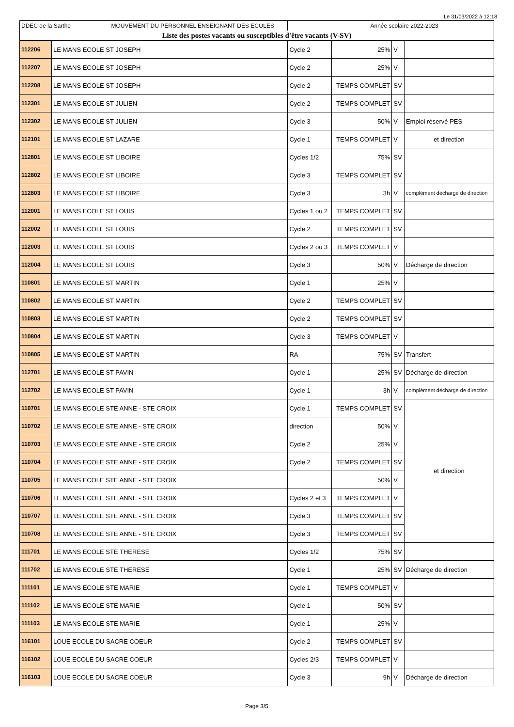Le 31/03/2022 à 12:18
| DDEC de la Sarthe MOUVEMENT DU PERSONNEL ENSEIGNANT DES ECOLES | | Année scolaire 2022-2023 | | | |
| Liste des postes vacants ou susceptibles d'être vacants (V-SV) | | | | | |
| 112206 | LE MANS ECOLE ST JOSEPH | Cycle 2 | 25% | V | |
| 112207 | LE MANS ECOLE ST JOSEPH | Cycle 2 | 25% | V | |
| 112208 | LE MANS ECOLE ST JOSEPH | Cycle 2 | TEMPS COMPLET | SV | |
| 112301 | LE MANS ECOLE ST JULIEN | Cycle 2 | TEMPS COMPLET | SV | |
| 112302 | LE MANS ECOLE ST JULIEN | Cycle 3 | 50% | V | Emploi réservé PES |
| 112101 | LE MANS ECOLE ST LAZARE | Cycle 1 | TEMPS COMPLET | V | et direction |
| 112801 | LE MANS ECOLE ST LIBOIRE | Cycles 1/2 | 75% | SV | |
| 112802 | LE MANS ECOLE ST LIBOIRE | Cycle 3 | TEMPS COMPLET | SV | |
| 112803 | LE MANS ECOLE ST LIBOIRE | Cycle 3 | 3h | V | complément décharge de direction |
| 112001 | LE MANS ECOLE ST LOUIS | Cycles 1 ou 2 | TEMPS COMPLET | SV | |
| 112002 | LE MANS ECOLE ST LOUIS | Cycle 2 | TEMPS COMPLET | SV | |
| 112003 | LE MANS ECOLE ST LOUIS | Cycles 2 ou 3 | TEMPS COMPLET | V | |
| 112004 | LE MANS ECOLE ST LOUIS | Cycle 3 | 50% | V | Décharge de direction |
| 110801 | LE MANS ECOLE ST MARTIN | Cycle 1 | 25% | V | |
| 110802 | LE MANS ECOLE ST MARTIN | Cycle 2 | TEMPS COMPLET | SV | |
| 110803 | LE MANS ECOLE ST MARTIN | Cycle 2 | TEMPS COMPLET | SV | |
| 110804 | LE MANS ECOLE ST MARTIN | Cycle 3 | TEMPS COMPLET | V | |
| 110805 | LE MANS ECOLE ST MARTIN | RA | 75% | SV | Transfert |
| 112701 | LE MANS ECOLE ST PAVIN | Cycle 1 | 25% | SV | Décharge de direction |
| 112702 | LE MANS ECOLE ST PAVIN | Cycle 1 | 3h | V | complément décharge de direction |
| 110701 | LE MANS ECOLE STE ANNE - STE CROIX | Cycle 1 | TEMPS COMPLET | SV | et direction |
| 110702 | LE MANS ECOLE STE ANNE - STE CROIX | direction | 50% | V | |
| 110703 | LE MANS ECOLE STE ANNE - STE CROIX | Cycle 2 | 25% | V | |
| 110704 | LE MANS ECOLE STE ANNE - STE CROIX | Cycle 2 | TEMPS COMPLET | SV | |
| 110705 | LE MANS ECOLE STE ANNE - STE CROIX | | 50% | V | |
| 110706 | LE MANS ECOLE STE ANNE - STE CROIX | Cycles 2 et 3 | TEMPS COMPLET | V | |
| 110707 | LE MANS ECOLE STE ANNE - STE CROIX | Cycle 3 | TEMPS COMPLET | SV | |
| 110708 | LE MANS ECOLE STE ANNE - STE CROIX | Cycle 3 | TEMPS COMPLET | SV | |
| 111701 | LE MANS ECOLE STE THERESE | Cycles 1/2 | 75% | SV | |
| 111702 | LE MANS ECOLE STE THERESE | Cycle 1 | 25% | SV | Décharge de direction |
| 111101 | LE MANS ECOLE STE MARIE | Cycle 1 | TEMPS COMPLET | V | |
| 111102 | LE MANS ECOLE STE MARIE | Cycle 1 | 50% | SV | |
| 111103 | LE MANS ECOLE STE MARIE | Cycle 1 | 25% | V | |
| 116101 | LOUE ECOLE DU SACRE COEUR | Cycle 2 | TEMPS COMPLET | SV | |
| 116102 | LOUE ECOLE DU SACRE COEUR | Cycles 2/3 | TEMPS COMPLET | V | |
| 116103 | LOUE ECOLE DU SACRE COEUR | Cycle 3 | 9h | V | Décharge de direction |
Page 3/5